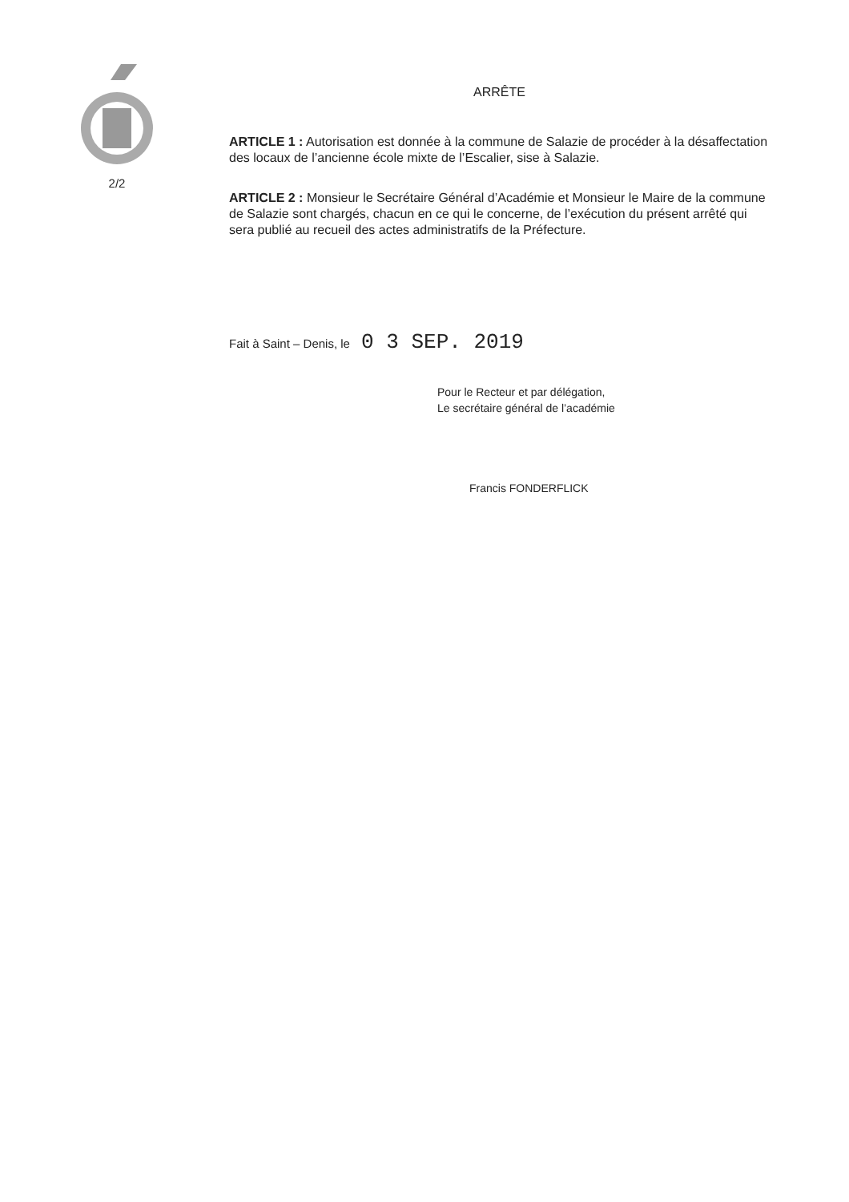2/2
ARRÊTE
ARTICLE 1 : Autorisation est donnée à la commune de Salazie de procéder à la désaffectation des locaux de l’ancienne école mixte de l’Escalier, sise à Salazie.
ARTICLE 2 : Monsieur le Secrétaire Général d’Académie et Monsieur le Maire de la commune de Salazie sont chargés, chacun en ce qui le concerne, de l’exécution du présent arrêté qui sera publié au recueil des actes administratifs de la Préfecture.
Fait à Saint – Denis, le 0 3 SEP. 2019
Pour le Recteur et par délégation,
Le secrétaire général de l’académie
Francis FONDERFLICK